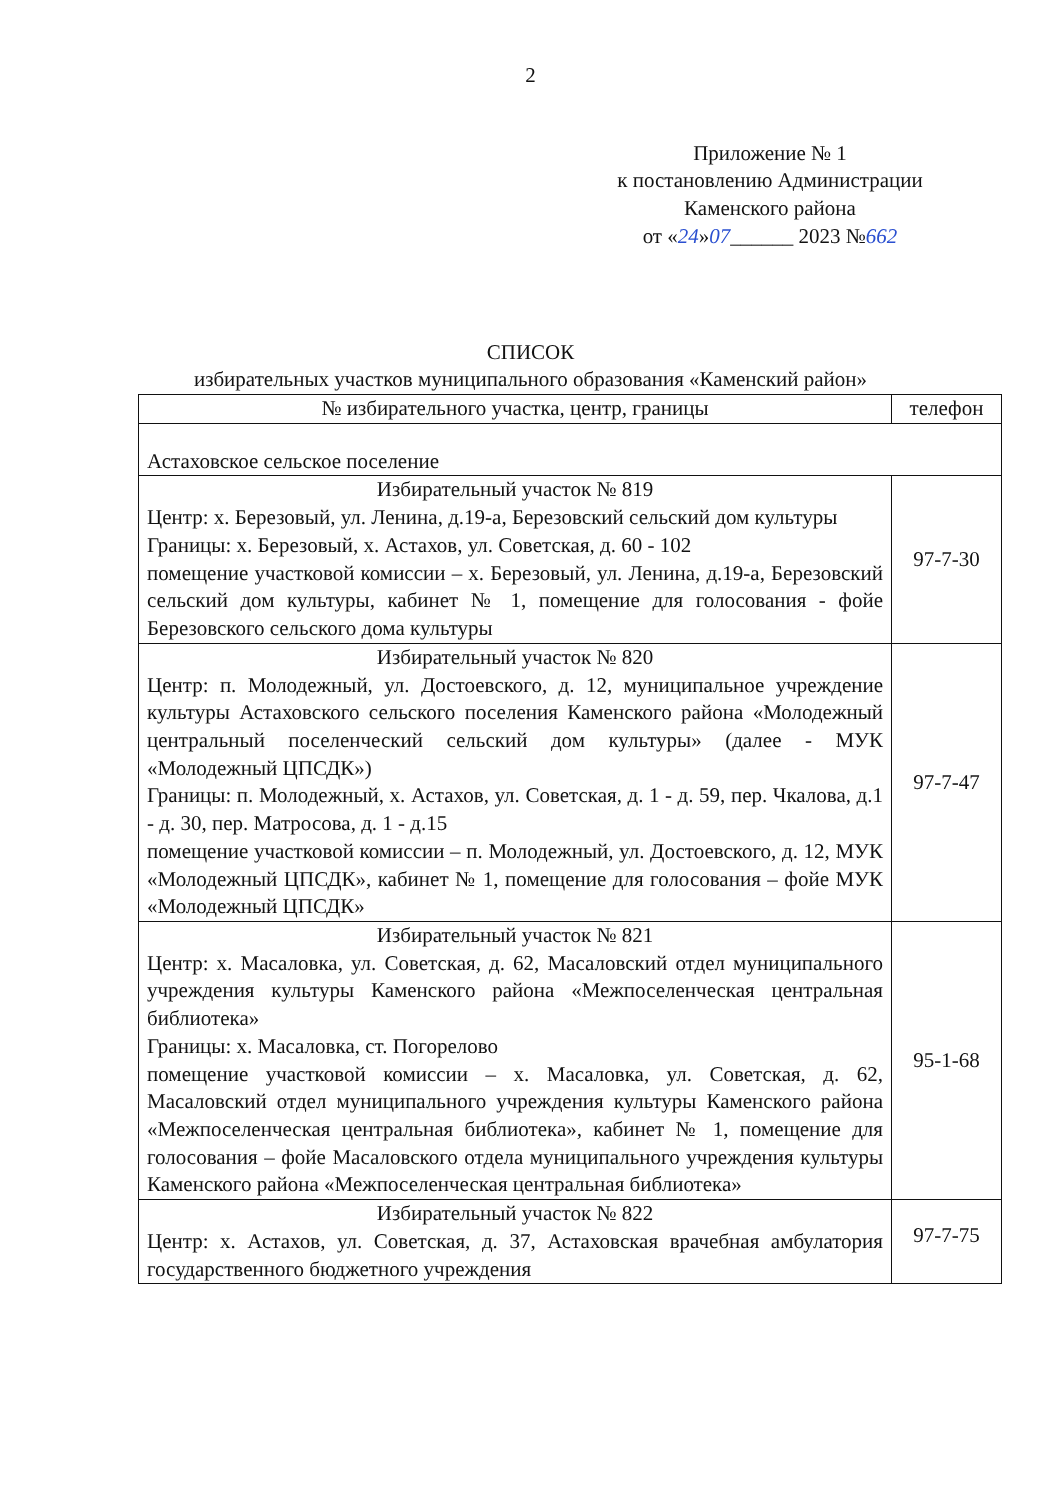2
Приложение № 1
к постановлению Администрации
Каменского района
от «24»07______ 2023 №662
СПИСОК
избирательных участков муниципального образования «Каменский район»
| № избирательного участка, центр, границы | телефон |
| --- | --- |
| Астаховское сельское поселение | |
| Избирательный участок № 819 Центр: х. Березовый, ул. Ленина, д.19-а, Березовский сельский дом культуры Границы: х. Березовый, х. Астахов, ул. Советская, д. 60 - 102 помещение участковой комиссии – х. Березовый, ул. Ленина, д.19-а, Березовский сельский дом культуры, кабинет № 1, помещение для голосования - фойе Березовского сельского дома культуры | 97-7-30 |
| Избирательный участок № 820 Центр: п. Молодежный, ул. Достоевского, д. 12, муниципальное учреждение культуры Астаховского сельского поселения Каменского района «Молодежный центральный поселенческий сельский дом культуры» (далее - МУК «Молодежный ЦПСДК») Границы: п. Молодежный, х. Астахов, ул. Советская, д. 1 - д. 59, пер. Чкалова, д.1 - д. 30, пер. Матросова, д. 1 - д.15 помещение участковой комиссии – п. Молодежный, ул. Достоевского, д. 12, МУК «Молодежный ЦПСДК», кабинет № 1, помещение для голосования – фойе МУК «Молодежный ЦПСДК» | 97-7-47 |
| Избирательный участок № 821 Центр: х. Масаловка, ул. Советская, д. 62, Масаловский отдел муниципального учреждения культуры Каменского района «Межпоселенческая центральная библиотека» Границы: х. Масаловка, ст. Погорелово помещение участковой комиссии – х. Масаловка, ул. Советская, д. 62, Масаловский отдел муниципального учреждения культуры Каменского района «Межпоселенческая центральная библиотека», кабинет № 1, помещение для голосования – фойе Масаловского отдела муниципального учреждения культуры Каменского района «Межпоселенческая центральная библиотека» | 95-1-68 |
| Избирательный участок № 822 Центр: х. Астахов, ул. Советская, д. 37, Астаховская врачебная амбулатория государственного бюджетного учреждения | 97-7-75 |